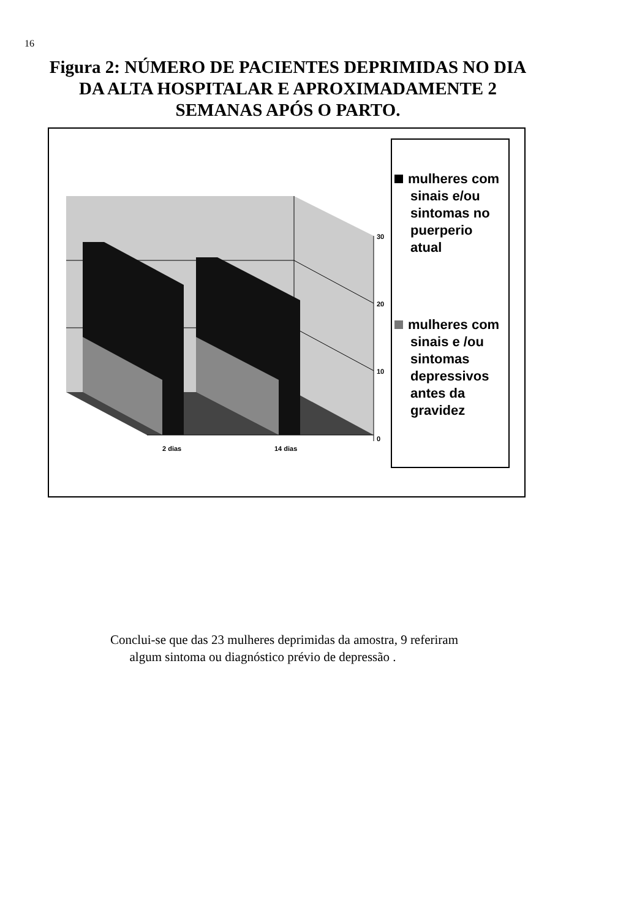16
Figura 2: NÚMERO DE PACIENTES DEPRIMIDAS NO DIA DA ALTA HOSPITALAR E APROXIMADAMENTE 2 SEMANAS APÓS O PARTO.
30
20
10
0
2 dias 14 dias
mulheres com sinais e/ou sintomas no puerperio atual
mulheres com sinais e /ou sintomas depressivos antes da gravidez
Conclui-se que das 23 mulheres deprimidas da amostra, 9 referiram
algum sintoma ou diagnóstico prévio de depressão .